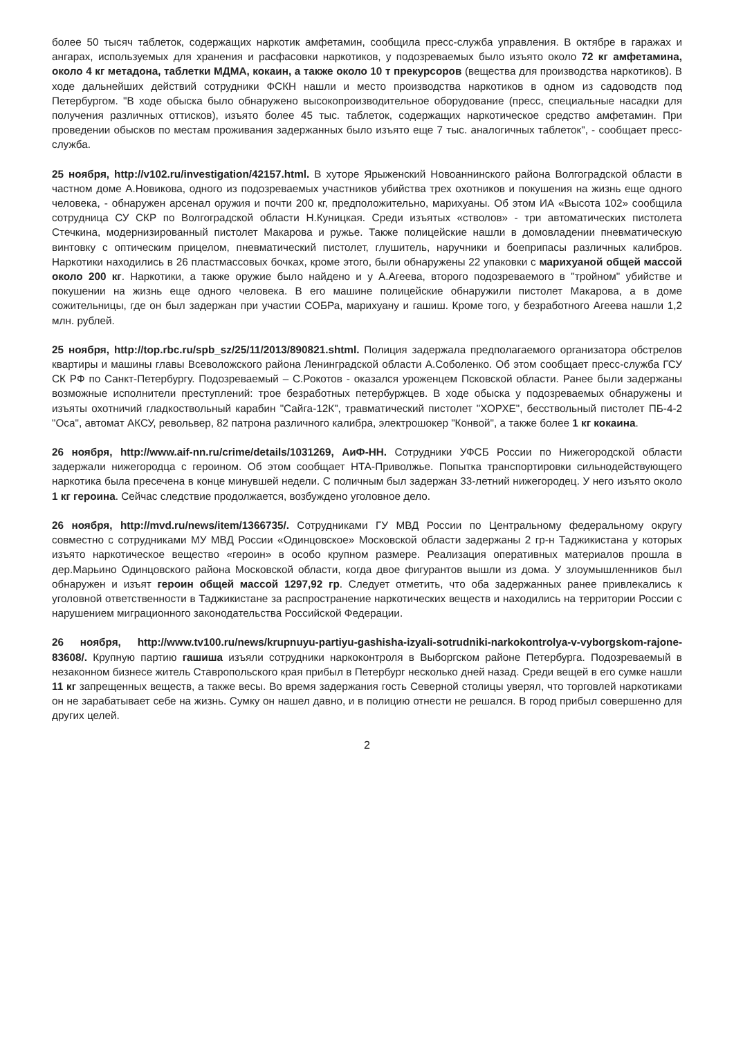более 50 тысяч таблеток, содержащих наркотик амфетамин, сообщила пресс-служба управления. В октябре в гаражах и ангарах, используемых для хранения и расфасовки наркотиков, у подозреваемых было изъято около 72 кг амфетамина, около 4 кг метадона, таблетки МДМА, кокаин, а также около 10 т прекурсоров (вещества для производства наркотиков). В ходе дальнейших действий сотрудники ФСКН нашли и место производства наркотиков в одном из садоводств под Петербургом. "В ходе обыска было обнаружено высокопроизводительное оборудование (пресс, специальные насадки для получения различных оттисков), изъято более 45 тыс. таблеток, содержащих наркотическое средство амфетамин. При проведении обысков по местам проживания задержанных было изъято еще 7 тыс. аналогичных таблеток", - сообщает пресс-служба.
25 ноября, http://v102.ru/investigation/42157.html. В хуторе Ярыженский Новоаннинского района Волгоградской области в частном доме А.Новикова, одного из подозреваемых участников убийства трех охотников и покушения на жизнь еще одного человека, - обнаружен арсенал оружия и почти 200 кг, предположительно, марихуаны. Об этом ИА «Высота 102» сообщила сотрудница СУ СКР по Волгоградской области Н.Куницкая. Среди изъятых «стволов» - три автоматических пистолета Стечкина, модернизированный пистолет Макарова и ружье. Также полицейские нашли в домовладении пневматическую винтовку с оптическим прицелом, пневматический пистолет, глушитель, наручники и боеприпасы различных калибров. Наркотики находились в 26 пластмассовых бочках, кроме этого, были обнаружены 22 упаковки с марихуаной общей массой около 200 кг. Наркотики, а также оружие было найдено и у А.Агеева, второго подозреваемого в "тройном" убийстве и покушении на жизнь еще одного человека. В его машине полицейские обнаружили пистолет Макарова, а в доме сожительницы, где он был задержан при участии СОБРа, марихуану и гашиш. Кроме того, у безработного Агеева нашли 1,2 млн. рублей.
25 ноября, http://top.rbc.ru/spb_sz/25/11/2013/890821.shtml. Полиция задержала предполагаемого организатора обстрелов квартиры и машины главы Всеволожского района Ленинградской области А.Соболенко. Об этом сообщает пресс-служба ГСУ СК РФ по Санкт-Петербургу. Подозреваемый – С.Рокотов - оказался уроженцем Псковской области. Ранее были задержаны возможные исполнители преступлений: трое безработных петербуржцев. В ходе обыска у подозреваемых обнаружены и изъяты охотничий гладкоствольный карабин "Сайга-12К", травматический пистолет "ХОРХЕ", бесствольный пистолет ПБ-4-2 "Оса", автомат АКСУ, револьвер, 82 патрона различного калибра, электрошокер "Конвой", а также более 1 кг кокаина.
26 ноября, http://www.aif-nn.ru/crime/details/1031269, АиФ-НН. Сотрудники УФСБ России по Нижегородской области задержали нижегородца с героином. Об этом сообщает НТА-Приволжье. Попытка транспортировки сильнодействующего наркотика была пресечена в конце минувшей недели. С поличным был задержан 33-летний нижегородец. У него изъято около 1 кг героина. Сейчас следствие продолжается, возбуждено уголовное дело.
26 ноября, http://mvd.ru/news/item/1366735/. Сотрудниками ГУ МВД России по Центральному федеральному округу совместно с сотрудниками МУ МВД России «Одинцовское» Московской области задержаны 2 гр-н Таджикистана у которых изъято наркотическое вещество «героин» в особо крупном размере. Реализация оперативных материалов прошла в дер.Марьино Одинцовского района Московской области, когда двое фигурантов вышли из дома. У злоумышленников был обнаружен и изъят героин общей массой 1297,92 гр. Следует отметить, что оба задержанных ранее привлекались к уголовной ответственности в Таджикистане за распространение наркотических веществ и находились на территории России с нарушением миграционного законодательства Российской Федерации.
26 ноября, http://www.tv100.ru/news/krupnuyu-partiyu-gashisha-izyali-sotrudniki-narkokontrolya-v-vyborgskom-rajone-83608/. Крупную партию гашиша изъяли сотрудники наркоконтроля в Выборгском районе Петербурга. Подозреваемый в незаконном бизнесе житель Ставропольского края прибыл в Петербург несколько дней назад. Среди вещей в его сумке нашли 11 кг запрещенных веществ, а также весы. Во время задержания гость Северной столицы уверял, что торговлей наркотиками он не зарабатывает себе на жизнь. Сумку он нашел давно, и в полицию отнести не решался. В город прибыл совершенно для других целей.
2